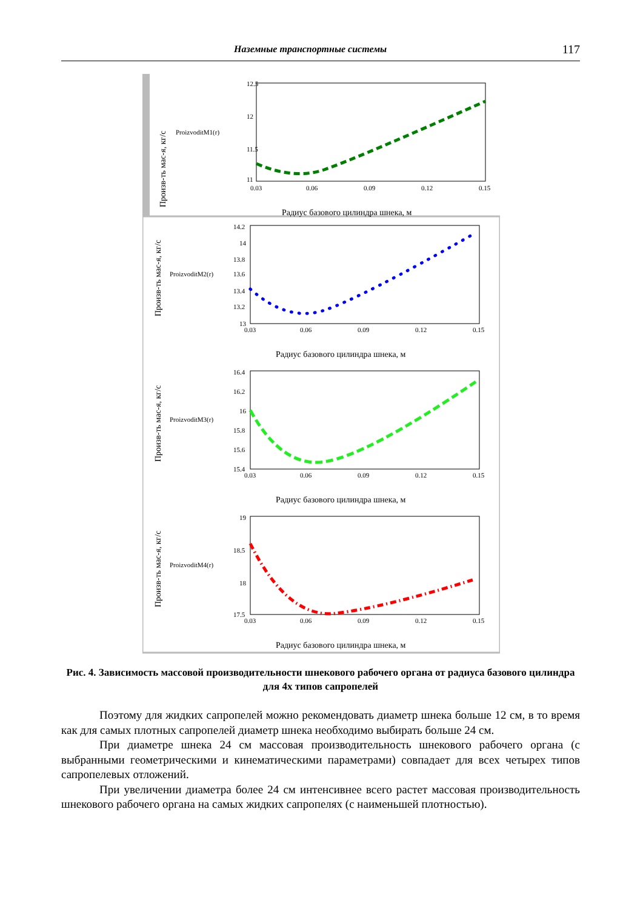Наземные транспортные системы 117
Произв-ть мас-я, кг/с
ProizvoditM1(r)
12.5
12
11.5
11
0.03
0.06
0.09
0.12
0.15
Радиус базового цилиндра шнека, м
Произв-ть мас-я, кг/с
ProizvoditM2(r)
13.6
14.2
14
13.8
13.4
13.2
13
0.03
0.06
0.09
0.12
0.15
Радиус базового цилиндра шнека, м
Произв-ть мас-я, кг/с
ProizvoditM3(r)
16.4
16.2
16
15.8
15.6
15.4
0.03
0.06
0.09
0.12
0.15
Радиус базового цилиндра шнека, м
Произв-ть мас-я, кг/с
ProizvoditM4(r)
19
18.5
18
17.5
0.03
0.06
0.09
0.12
0.15
Радиус базового цилиндра шнека, м
Рис. 4. Зависимость массовой производительности шнекового рабочего органа от радиуса базового цилиндра для 4х типов сапропелей
Поэтому для жидких сапропелей можно рекомендовать диаметр шнека больше 12 см, в то время как для самых плотных сапропелей диаметр шнека необходимо выбирать больше 24 см.
При диаметре шнека 24 см массовая производительность шнекового рабочего органа (с выбранными геометрическими и кинематическими параметрами) совпадает для всех четырех типов сапропелевых отложений.
При увеличении диаметра более 24 см интенсивнее всего растет массовая производительность шнекового рабочего органа на самых жидких сапропелях (с наименьшей плотностью).